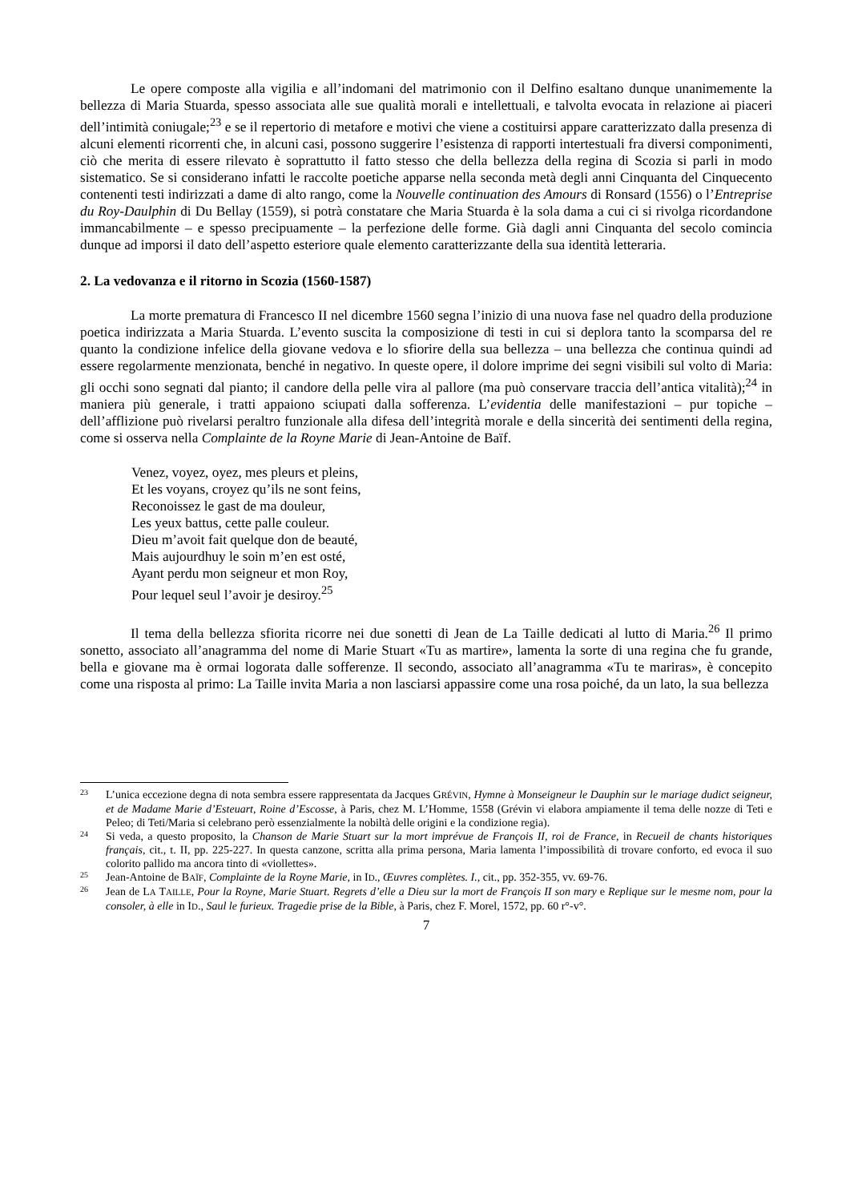Le opere composte alla vigilia e all’indomani del matrimonio con il Delfino esaltano dunque unanimemente la bellezza di Maria Stuarda, spesso associata alle sue qualità morali e intellettuali, e talvolta evocata in relazione ai piaceri dell’intimità coniugale;<sup>23</sup> e se il repertorio di metafore e motivi che viene a costituirsi appare caratterizzato dalla presenza di alcuni elementi ricorrenti che, in alcuni casi, possono suggerire l’esistenza di rapporti intertestuali fra diversi componimenti, ciò che merita di essere rilevato è soprattutto il fatto stesso che della bellezza della regina di Scozia si parli in modo sistematico. Se si considerano infatti le raccolte poetiche apparse nella seconda metà degli anni Cinquanta del Cinquecento contenenti testi indirizzati a dame di alto rango, come la Nouvelle continuation des Amours di Ronsard (1556) o l’Entreprise du Roy-Daulphin di Du Bellay (1559), si potrà constatare che Maria Stuarda è la sola dama a cui ci si rivolga ricordandone immancabilmente – e spesso precipuamente – la perfezione delle forme. Già dagli anni Cinquanta del secolo comincia dunque ad imporsi il dato dell’aspetto esteriore quale elemento caratterizzante della sua identità letteraria.
2. La vedovanza e il ritorno in Scozia (1560-1587)
La morte prematura di Francesco II nel dicembre 1560 segna l’inizio di una nuova fase nel quadro della produzione poetica indirizzata a Maria Stuarda. L’evento suscita la composizione di testi in cui si deplora tanto la scomparsa del re quanto la condizione infelice della giovane vedova e lo sfiorire della sua bellezza – una bellezza che continua quindi ad essere regolarmente menzionata, benché in negativo. In queste opere, il dolore imprime dei segni visibili sul volto di Maria: gli occhi sono segnati dal pianto; il candore della pelle vira al pallore (ma può conservare traccia dell’antica vitalità);<sup>24</sup> in maniera più generale, i tratti appaiono sciupati dalla sofferenza. L’evidentia delle manifestazioni – pur topiche – dell’afflizione può rivelarsi peraltro funzionale alla difesa dell’integrità morale e della sincerità dei sentimenti della regina, come si osserva nella Complainte de la Royne Marie di Jean-Antoine de Baïf.
Venez, voyez, oyez, mes pleurs et pleins,
Et les voyans, croyez qu’ils ne sont feins,
Reconoissez le gast de ma douleur,
Les yeux battus, cette palle couleur.
Dieu m’avoit fait quelque don de beauté,
Mais aujourdhuy le soin m’en est osté,
Ayant perdu mon seigneur et mon Roy,
Pour lequel seul l’avoir je desiroy.<sup>25</sup>
Il tema della bellezza sfiorita ricorre nei due sonetti di Jean de La Taille dedicati al lutto di Maria.<sup>26</sup> Il primo sonetto, associato all’anagramma del nome di Marie Stuart «Tu as martire», lamenta la sorte di una regina che fu grande, bella e giovane ma è ormai logorata dalle sofferenze. Il secondo, associato all’anagramma «Tu te mariras», è concepito come una risposta al primo: La Taille invita Maria a non lasciarsi appassire come una rosa poiché, da un lato, la sua bellezza
23 L’unica eccezione degna di nota sembra essere rappresentata da Jacques GRÉVIN, Hymne à Monseigneur le Dauphin sur le mariage dudict seigneur, et de Madame Marie d’Esteuart, Roine d’Escosse, à Paris, chez M. L’Homme, 1558 (Grévin vi elabora ampiamente il tema delle nozze di Teti e Peleo; di Teti/Maria si celebrano però essenzialmente la nobiltà delle origini e la condizione regia).
24 Si veda, a questo proposito, la Chanson de Marie Stuart sur la mort imprévue de François II, roi de France, in Recueil de chants historiques français, cit., t. II, pp. 225-227. In questa canzone, scritta alla prima persona, Maria lamenta l’impossibilità di trovare conforto, ed evoca il suo colorito pallido ma ancora tinto di «viollettes».
25 Jean-Antoine de BAÏF, Complainte de la Royne Marie, in ID., Œuvres complètes. I., cit., pp. 352-355, vv. 69-76.
26 Jean de LA TAILLE, Pour la Royne, Marie Stuart. Regrets d’elle a Dieu sur la mort de François II son mary e Replique sur le mesme nom, pour la consoler, à elle in ID., Saul le furieux. Tragedie prise de la Bible, à Paris, chez F. Morel, 1572, pp. 60 r°-v°.
7